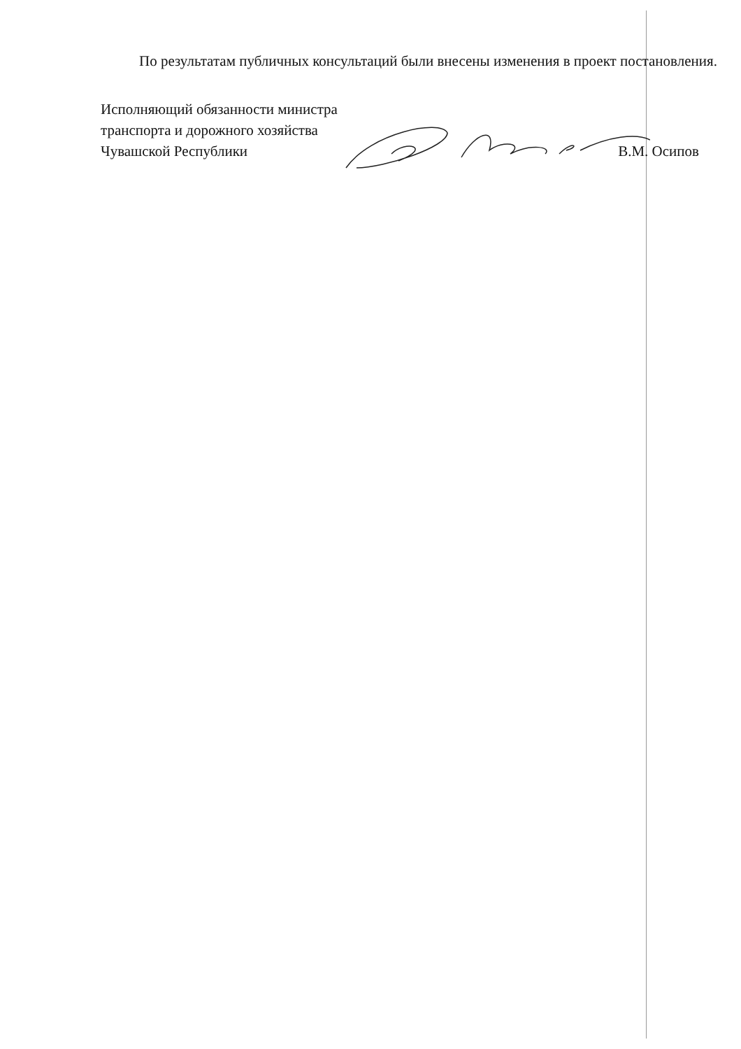По результатам публичных консультаций были внесены изменения в проект постановления.
Исполняющий обязанности министра
транспорта и дорожного хозяйства
Чувашской Республики
В.М. Осипов